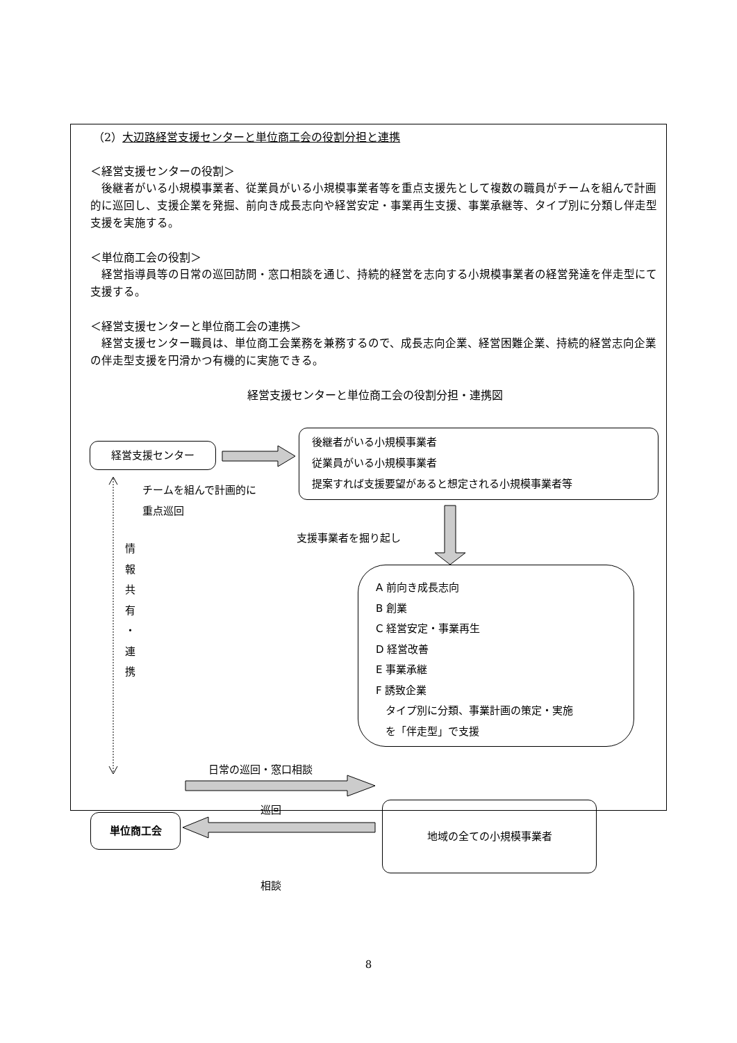（2）大辺路経営支援センターと単位商工会の役割分担と連携
＜経営支援センターの役割＞
後継者がいる小規模事業者、従業員がいる小規模事業者等を重点支援先として複数の職員がチームを組んで計画的に巡回し、支援企業を発掘、前向き成長志向や経営安定・事業再生支援、事業承継等、タイプ別に分類し伴走型支援を実施する。
＜単位商工会の役割＞
経営指導員等の日常の巡回訪問・窓口相談を通じ、持続的経営を志向する小規模事業者の経営発達を伴走型にて支援する。
＜経営支援センターと単位商工会の連携＞
経営支援センター職員は、単位商工会業務を兼務するので、成長志向企業、経営困難企業、持続的経営志向企業の伴走型支援を円滑かつ有機的に実施できる。
経営支援センターと単位商工会の役割分担・連携図
経営支援センター
後継者がいる小規模事業者
従業員がいる小規模事業者
提案すれば支援要望があると想定される小規模事業者等
チームを組んで計画的に
重点巡回
支援事業者を掘り起し
情
報
共
有
・
連
携
A 前向き成長志向
B 創業
C 経営安定・事業再生
D 経営改善
E 事業承継
F 誘致企業
タイプ別に分類、事業計画の策定・実施
を「伴走型」で支援
日常の巡回・窓口相談
巡回
単位商工会
地域の全ての小規模事業者
相談
8